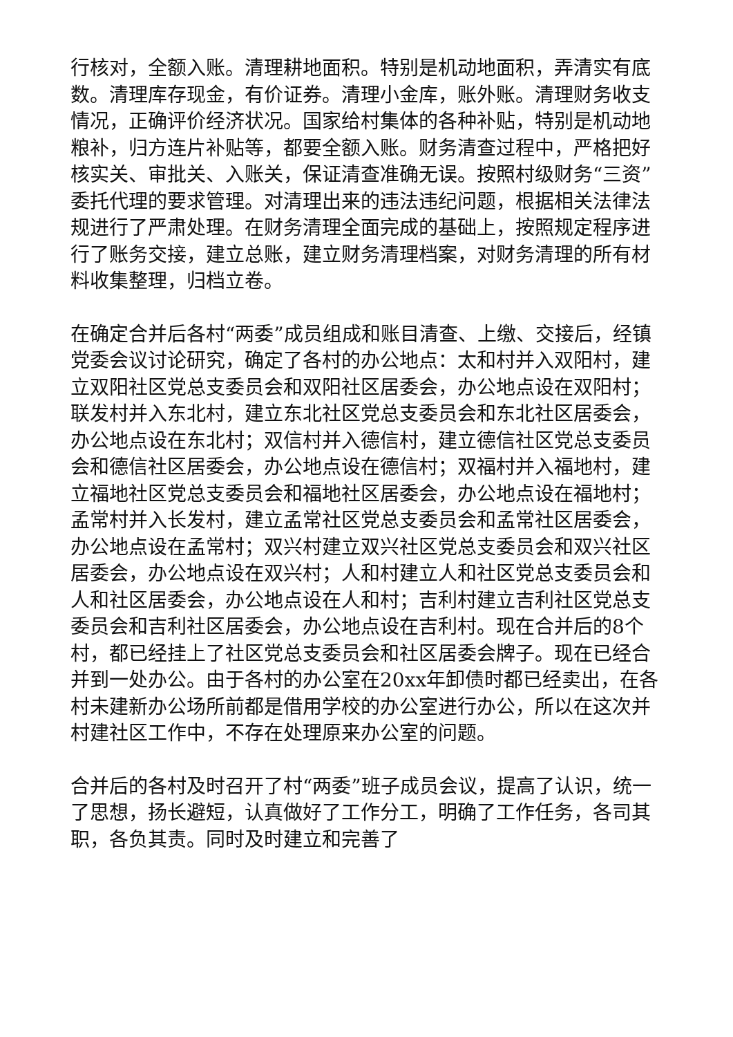行核对，全额入账。清理耕地面积。特别是机动地面积，弄清实有底数。清理库存现金，有价证券。清理小金库，账外账。清理财务收支情况，正确评价经济状况。国家给村集体的各种补贴，特别是机动地粮补，归方连片补贴等，都要全额入账。财务清查过程中，严格把好核实关、审批关、入账关，保证清查准确无误。按照村级财务“三资”委托代理的要求管理。对清理出来的违法违纪问题，根据相关法律法规进行了严肃处理。在财务清理全面完成的基础上，按照规定程序进行了账务交接，建立总账，建立财务清理档案，对财务清理的所有材料收集整理，归档立卷。
在确定合并后各村“两委”成员组成和账目清查、上缴、交接后，经镇党委会议讨论研究，确定了各村的办公地点：太和村并入双阳村，建立双阳社区党总支委员会和双阳社区居委会，办公地点设在双阳村；联发村并入东北村，建立东北社区党总支委员会和东北社区居委会，办公地点设在东北村；双信村并入德信村，建立德信社区党总支委员会和德信社区居委会，办公地点设在德信村；双福村并入福地村，建立福地社区党总支委员会和福地社区居委会，办公地点设在福地村；孟常村并入长发村，建立孟常社区党总支委员会和孟常社区居委会，办公地点设在孟常村；双兴村建立双兴社区党总支委员会和双兴社区居委会，办公地点设在双兴村；人和村建立人和社区党总支委员会和人和社区居委会，办公地点设在人和村；吉利村建立吉利社区党总支委员会和吉利社区居委会，办公地点设在吉利村。现在合并后的8个村，都已经挂上了社区党总支委员会和社区居委会牌子。现在已经合并到一处办公。由于各村的办公室在20xx年卸债时都已经卖出，在各村未建新办公场所前都是借用学校的办公室进行办公，所以在这次并村建社区工作中，不存在处理原来办公室的问题。
合并后的各村及时召开了村“两委”班子成员会议，提高了认识，统一了思想，扬长避短，认真做好了工作分工，明确了工作任务，各司其职，各负其责。同时及时建立和完善了